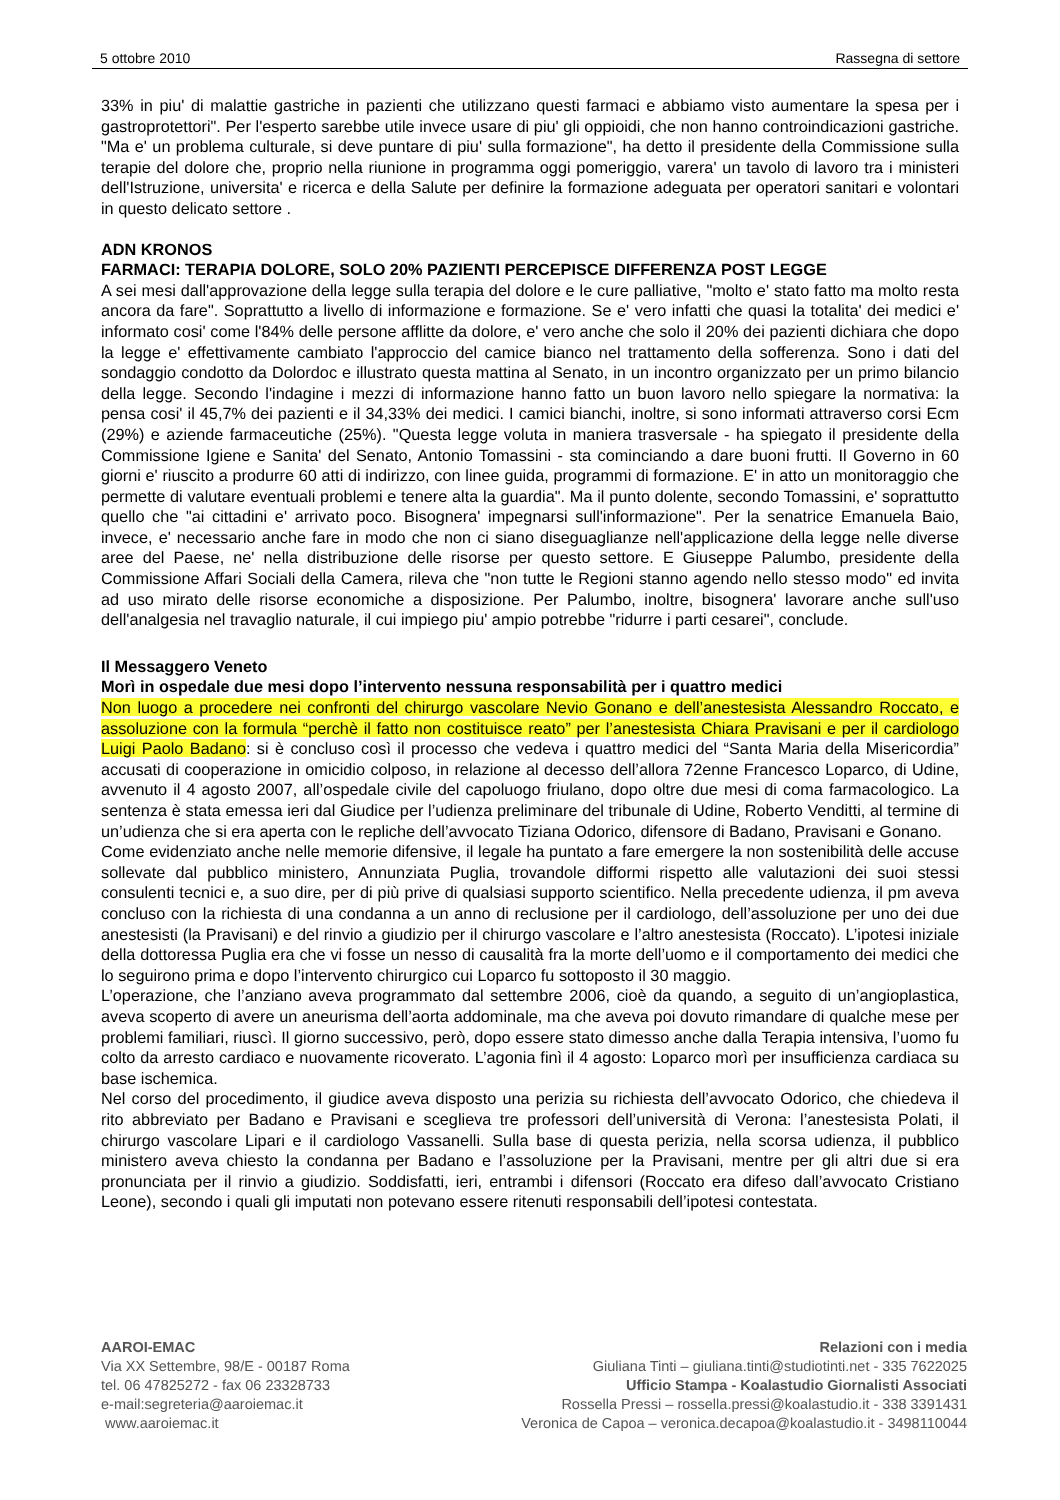5 ottobre 2010 Rassegna di settore
33% in piu' di malattie gastriche in pazienti che utilizzano questi farmaci e abbiamo visto aumentare la spesa per i gastroprotettori". Per l'esperto sarebbe utile invece usare di piu' gli oppioidi, che non hanno controindicazioni gastriche. "Ma e' un problema culturale, si deve puntare di piu' sulla formazione", ha detto il presidente della Commissione sulla terapie del dolore che, proprio nella riunione in programma oggi pomeriggio, varera' un tavolo di lavoro tra i ministeri dell'Istruzione, universita' e ricerca e della Salute per definire la formazione adeguata per operatori sanitari e volontari in questo delicato settore .
ADN KRONOS
FARMACI: TERAPIA DOLORE, SOLO 20% PAZIENTI PERCEPISCE DIFFERENZA POST LEGGE
A sei mesi dall'approvazione della legge sulla terapia del dolore e le cure palliative, "molto e' stato fatto ma molto resta ancora da fare". Soprattutto a livello di informazione e formazione. Se e' vero infatti che quasi la totalita' dei medici e' informato cosi' come l'84% delle persone afflitte da dolore, e' vero anche che solo il 20% dei pazienti dichiara che dopo la legge e' effettivamente cambiato l'approccio del camice bianco nel trattamento della sofferenza. Sono i dati del sondaggio condotto da Dolordoc e illustrato questa mattina al Senato, in un incontro organizzato per un primo bilancio della legge. Secondo l'indagine i mezzi di informazione hanno fatto un buon lavoro nello spiegare la normativa: la pensa cosi' il 45,7% dei pazienti e il 34,33% dei medici. I camici bianchi, inoltre, si sono informati attraverso corsi Ecm (29%) e aziende farmaceutiche (25%). "Questa legge voluta in maniera trasversale - ha spiegato il presidente della Commissione Igiene e Sanita' del Senato, Antonio Tomassini - sta cominciando a dare buoni frutti. Il Governo in 60 giorni e' riuscito a produrre 60 atti di indirizzo, con linee guida, programmi di formazione. E' in atto un monitoraggio che permette di valutare eventuali problemi e tenere alta la guardia". Ma il punto dolente, secondo Tomassini, e' soprattutto quello che "ai cittadini e' arrivato poco. Bisognera' impegnarsi sull'informazione". Per la senatrice Emanuela Baio, invece, e' necessario anche fare in modo che non ci siano diseguaglianze nell'applicazione della legge nelle diverse aree del Paese, ne' nella distribuzione delle risorse per questo settore. E Giuseppe Palumbo, presidente della Commissione Affari Sociali della Camera, rileva che "non tutte le Regioni stanno agendo nello stesso modo" ed invita ad uso mirato delle risorse economiche a disposizione. Per Palumbo, inoltre, bisognera' lavorare anche sull'uso dell'analgesia nel travaglio naturale, il cui impiego piu' ampio potrebbe "ridurre i parti cesarei", conclude.
Il Messaggero Veneto
Morì in ospedale due mesi dopo l’intervento nessuna responsabilità per i quattro medici
Non luogo a procedere nei confronti del chirurgo vascolare Nevio Gonano e dell’anestesista Alessandro Roccato, e assoluzione con la formula “perchè il fatto non costituisce reato” per l’anestesista Chiara Pravisani e per il cardiologo Luigi Paolo Badano: si è concluso così il processo che vedeva i quattro medici del “Santa Maria della Misericordia” accusati di cooperazione in omicidio colposo, in relazione al decesso dell’allora 72enne Francesco Loparco, di Udine, avvenuto il 4 agosto 2007, all’ospedale civile del capoluogo friulano, dopo oltre due mesi di coma farmacologico. La sentenza è stata emessa ieri dal Giudice per l’udienza preliminare del tribunale di Udine, Roberto Venditti, al termine di un’udienza che si era aperta con le repliche dell’avvocato Tiziana Odorico, difensore di Badano, Pravisani e Gonano.
Come evidenziato anche nelle memorie difensive, il legale ha puntato a fare emergere la non sostenibilità delle accuse sollevate dal pubblico ministero, Annunziata Puglia, trovandole difformi rispetto alle valutazioni dei suoi stessi consulenti tecnici e, a suo dire, per di più prive di qualsiasi supporto scientifico. Nella precedente udienza, il pm aveva concluso con la richiesta di una condanna a un anno di reclusione per il cardiologo, dell’assoluzione per uno dei due anestesisti (la Pravisani) e del rinvio a giudizio per il chirurgo vascolare e l’altro anestesista (Roccato). L’ipotesi iniziale della dottoressa Puglia era che vi fosse un nesso di causalità fra la morte dell’uomo e il comportamento dei medici che lo seguirono prima e dopo l’intervento chirurgico cui Loparco fu sottoposto il 30 maggio.
L’operazione, che l’anziano aveva programmato dal settembre 2006, cioè da quando, a seguito di un’angioplastica, aveva scoperto di avere un aneurisma dell’aorta addominale, ma che aveva poi dovuto rimandare di qualche mese per problemi familiari, riuscì. Il giorno successivo, però, dopo essere stato dimesso anche dalla Terapia intensiva, l’uomo fu colto da arresto cardiaco e nuovamente ricoverato. L’agonia finì il 4 agosto: Loparco morì per insufficienza cardiaca su base ischemica.
Nel corso del procedimento, il giudice aveva disposto una perizia su richiesta dell’avvocato Odorico, che chiedeva il rito abbreviato per Badano e Pravisani e sceglieva tre professori dell’università di Verona: l’anestesista Polati, il chirurgo vascolare Lipari e il cardiologo Vassanelli. Sulla base di questa perizia, nella scorsa udienza, il pubblico ministero aveva chiesto la condanna per Badano e l’assoluzione per la Pravisani, mentre per gli altri due si era pronunciata per il rinvio a giudizio. Soddisfatti, ieri, entrambi i difensori (Roccato era difeso dall’avvocato Cristiano Leone), secondo i quali gli imputati non potevano essere ritenuti responsabili dell’ipotesi contestata.
AAROI-EMAC
Via XX Settembre, 98/E - 00187 Roma
tel. 06 47825272 - fax 06 23328733
e-mail:segreteria@aaroiemac.it
www.aaroiemac.it
Relazioni con i media
Giuliana Tinti – giuliana.tinti@studiotinti.net - 335 7622025
Ufficio Stampa - Koalastudio Giornalisti Associati
Rossella Pressi – rossella.pressi@koalastudio.it - 338 3391431
Veronica de Capoa – veronica.decapoa@koalastudio.it - 3498110044